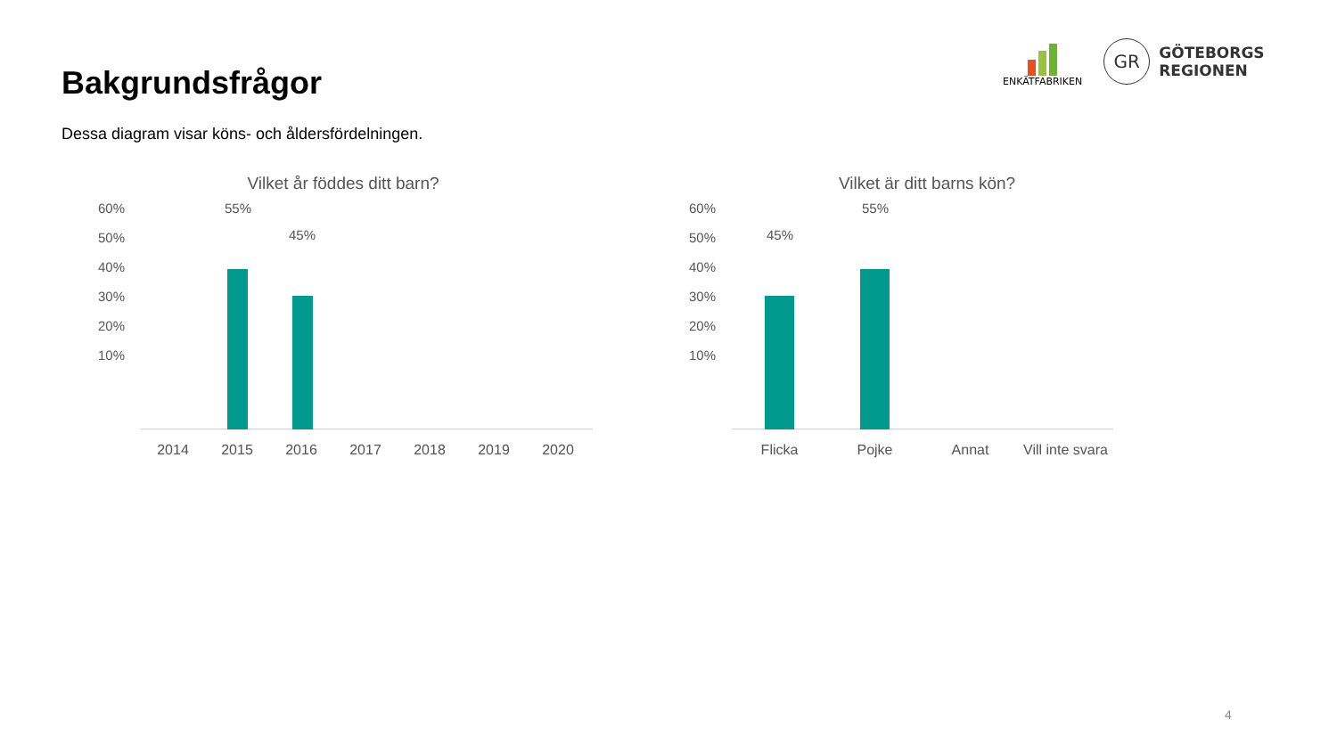Bakgrundsfrågor
Dessa diagram visar köns- och åldersfördelningen.
ENKÄTFABRIKEN
GR
GÖTEBORGS
REGIONEN
Vilket år föddes ditt barn?
60%
50%
40%
30%
20%
10%
55%
45%
2014 2015 2016 2017 2018 2019 2020
Vilket är ditt barns kön?
60%
50%
40%
30%
20%
10%
45%
55%
Flicka Pojke Annat Vill inte svara
4